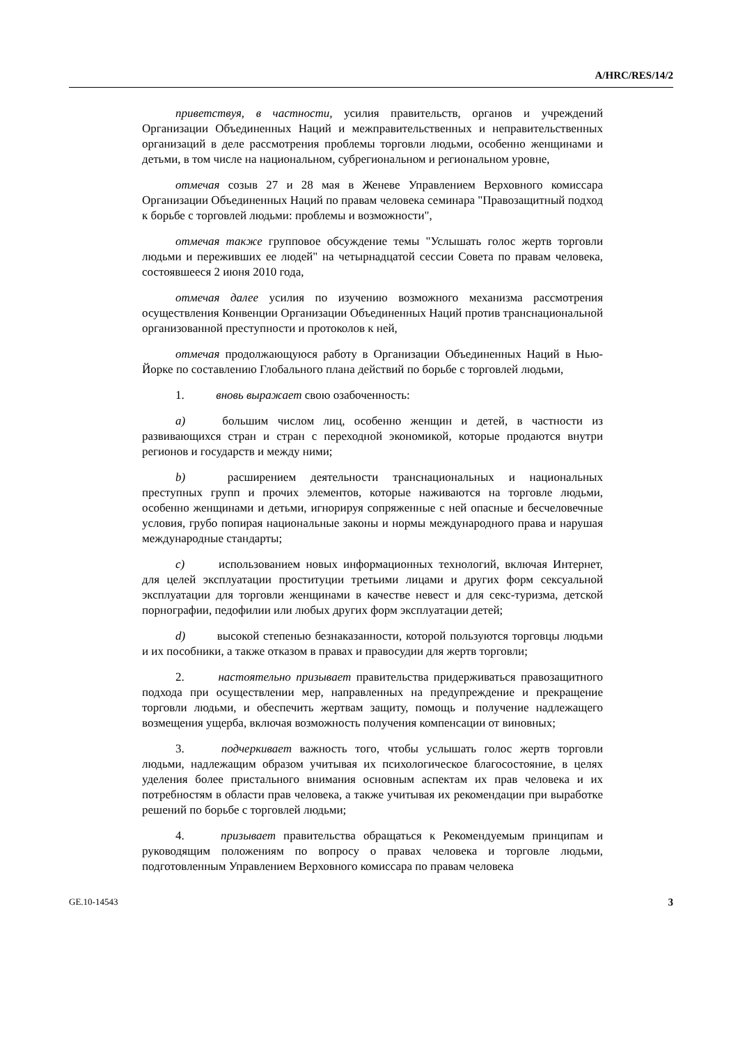A/HRC/RES/14/2
приветствуя, в частности, усилия правительств, органов и учреждений Организации Объединенных Наций и межправительственных и неправительственных организаций в деле рассмотрения проблемы торговли людьми, особенно женщинами и детьми, в том числе на национальном, субрегиональном и региональном уровне,
отмечая созыв 27 и 28 мая в Женеве Управлением Верховного комиссара Организации Объединенных Наций по правам человека семинара "Правозащитный подход к борьбе с торговлей людьми: проблемы и возможности",
отмечая также групповое обсуждение темы "Услышать голос жертв торговли людьми и переживших ее людей" на четырнадцатой сессии Совета по правам человека, состоявшееся 2 июня 2010 года,
отмечая далее усилия по изучению возможного механизма рассмотрения осуществления Конвенции Организации Объединенных Наций против транснациональной организованной преступности и протоколов к ней,
отмечая продолжающуюся работу в Организации Объединенных Наций в Нью-Йорке по составлению Глобального плана действий по борьбе с торговлей людьми,
1. вновь выражает свою озабоченность:
a) большим числом лиц, особенно женщин и детей, в частности из развивающихся стран и стран с переходной экономикой, которые продаются внутри регионов и государств и между ними;
b) расширением деятельности транснациональных и национальных преступных групп и прочих элементов, которые наживаются на торговле людьми, особенно женщинами и детьми, игнорируя сопряженные с ней опасные и бесчеловечные условия, грубо попирая национальные законы и нормы международного права и нарушая международные стандарты;
c) использованием новых информационных технологий, включая Интернет, для целей эксплуатации проституции третьими лицами и других форм сексуальной эксплуатации для торговли женщинами в качестве невест и для секс-туризма, детской порнографии, педофилии или любых других форм эксплуатации детей;
d) высокой степенью безнаказанности, которой пользуются торговцы людьми и их пособники, а также отказом в правах и правосудии для жертв торговли;
2. настоятельно призывает правительства придерживаться правозащитного подхода при осуществлении мер, направленных на предупреждение и прекращение торговли людьми, и обеспечить жертвам защиту, помощь и получение надлежащего возмещения ущерба, включая возможность получения компенсации от виновных;
3. подчеркивает важность того, чтобы услышать голос жертв торговли людьми, надлежащим образом учитывая их психологическое благосостояние, в целях уделения более пристального внимания основным аспектам их прав человека и их потребностям в области прав человека, а также учитывая их рекомендации при выработке решений по борьбе с торговлей людьми;
4. призывает правительства обращаться к Рекомендуемым принципам и руководящим положениям по вопросу о правах человека и торговле людьми, подготовленным Управлением Верховного комиссара по правам человека
GE.10-14543 3